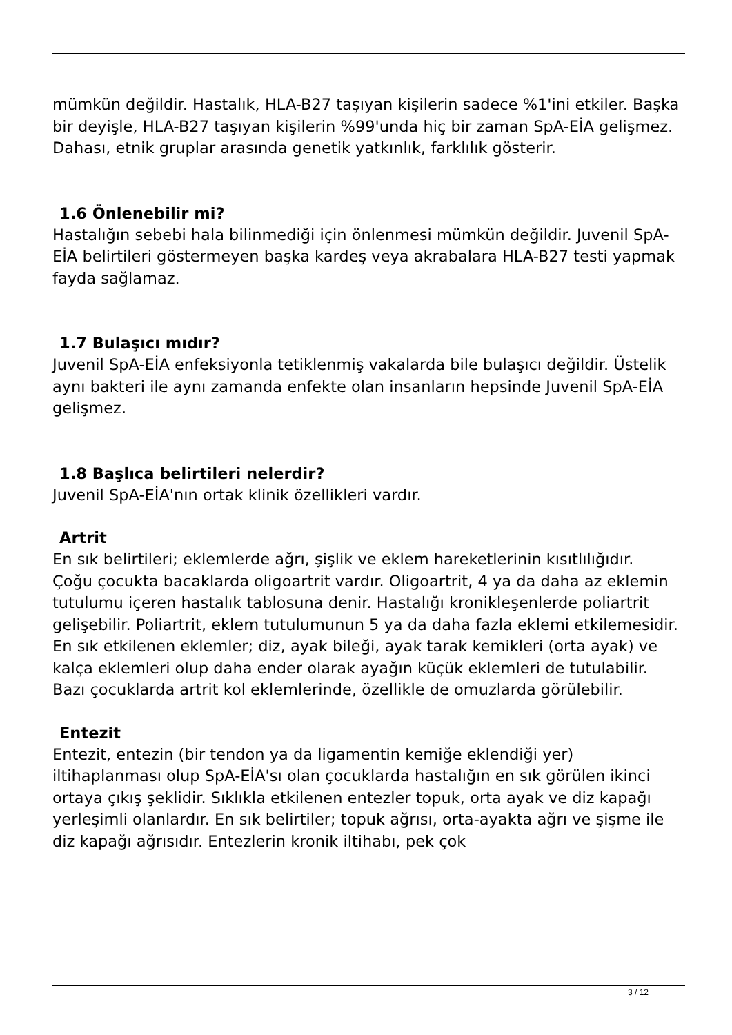mümkün değildir. Hastalık, HLA-B27 taşıyan kişilerin sadece %1'ini etkiler. Başka bir deyişle, HLA-B27 taşıyan kişilerin %99'unda hiç bir zaman SpA-EİA gelişmez. Dahası, etnik gruplar arasında genetik yatkınlık, farklılık gösterir.
1.6 Önlenebilir mi?
Hastalığın sebebi hala bilinmediği için önlenmesi mümkün değildir. Juvenil SpA-EİA belirtileri göstermeyen başka kardeş veya akrabalara HLA-B27 testi yapmak fayda sağlamaz.
1.7 Bulaşıcı mıdır?
Juvenil SpA-EİA enfeksiyonla tetiklenmiş vakalarda bile bulaşıcı değildir. Üstelik aynı bakteri ile aynı zamanda enfekte olan insanların hepsinde Juvenil SpA-EİA gelişmez.
1.8 Başlıca belirtileri nelerdir?
Juvenil SpA-EİA'nın ortak klinik özellikleri vardır.
Artrit
En sık belirtileri; eklemlerde ağrı, şişlik ve eklem hareketlerinin kısıtlılığıdır.
Çoğu çocukta bacaklarda oligoartrit vardır. Oligoartrit, 4 ya da daha az eklemin tutulumu içeren hastalık tablosuna denir. Hastalığı kronikleşenlerde poliartrit gelişebilir. Poliartrit, eklem tutulumunun 5 ya da daha fazla eklemi etkilemesidir. En sık etkilenen eklemler; diz, ayak bileği, ayak tarak kemikleri (orta ayak) ve kalça eklemleri olup daha ender olarak ayağın küçük eklemleri de tutulabilir.
Bazı çocuklarda artrit kol eklemlerinde, özellikle de omuzlarda görülebilir.
Entezit
Entezit, entezin (bir tendon ya da ligamentin kemiğe eklendiği yer) iltihaplanması olup SpA-EİA'sı olan çocuklarda hastalığın en sık görülen ikinci ortaya çıkış şeklidir. Sıklıkla etkilenen entezler topuk, orta ayak ve diz kapağı yerleşimli olanlardır. En sık belirtiler; topuk ağrısı, orta-ayakta ağrı ve şişme ile diz kapağı ağrısıdır. Entezlerin kronik iltihabı, pek çok
3 / 12